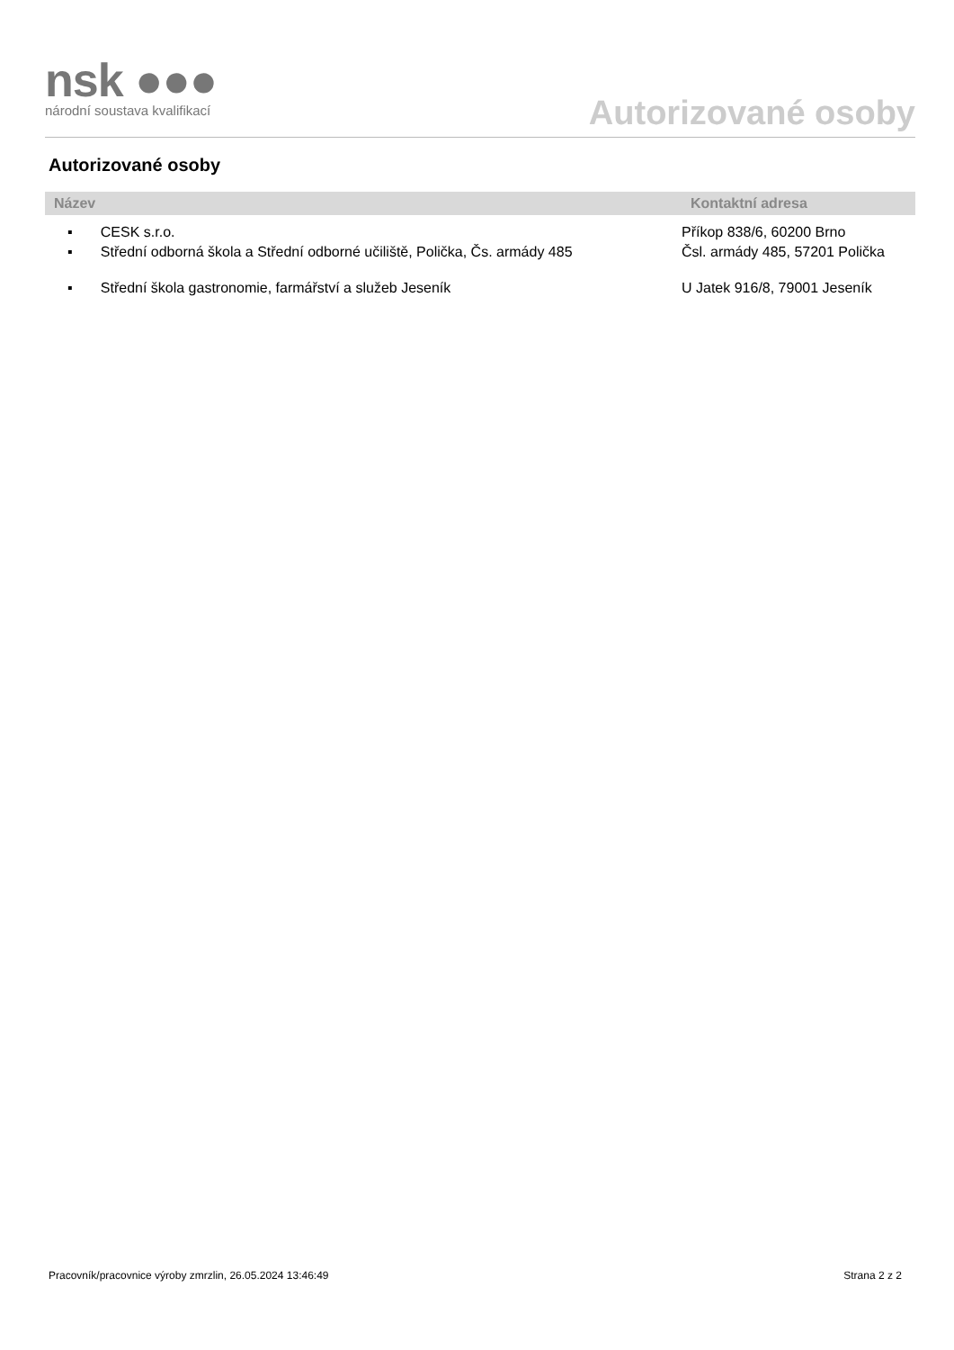nsk ●●●
národní soustava kvalifikací
Autorizované osoby
Autorizované osoby
| Název | Kontaktní adresa |
| --- | --- |
| ▪ CESK s.r.o. | Příkop 838/6, 60200 Brno |
| ▪ Střední odborná škola a Střední odborné učiliště, Polička, Čs. armády 485 | Čsl. armády 485, 57201 Polička |
| ▪ Střední škola gastronomie, farmářství a služeb Jeseník | U Jatek 916/8, 79001 Jeseník |
Pracovník/pracovnice výroby zmrzlin, 26.05.2024 13:46:49 Strana 2 z 2